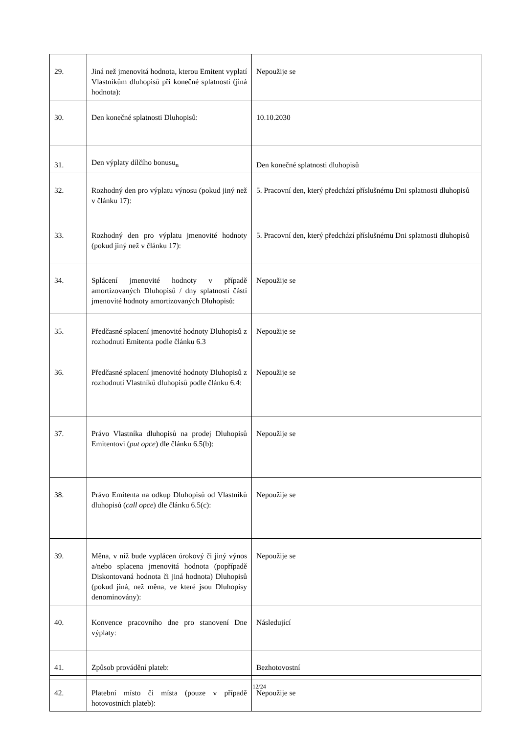| 29. | Jiná než jmenovitá hodnota, kterou Emitent vyplatí Vlastníkům dluhopisů při konečné splatnosti (jiná hodnota): | Nepoužije se |
| 30. | Den konečné splatnosti Dluhopisů: | 10.10.2030 |
| 31. | Den výplaty dílčího bonusu<sub>n</sub> | Den konečné splatnosti dluhopisů |
| 32. | Rozhodný den pro výplatu výnosu (pokud jiný než v článku 17): | 5. Pracovní den, který předchází příslušnému Dni splatnosti dluhopisů |
| 33. | Rozhodný den pro výplatu jmenovité hodnoty (pokud jiný než v článku 17): | 5. Pracovní den, který předchází příslušnému Dni splatnosti dluhopisů |
| 34. | Splácení jmenovité hodnoty v případě amortizovaných Dluhopisů / dny splatnosti částí jmenovité hodnoty amortizovaných Dluhopisů: | Nepoužije se |
| 35. | Předčasné splacení jmenovité hodnoty Dluhopisů z rozhodnutí Emitenta podle článku 6.3 | Nepoužije se |
| 36. | Předčasné splacení jmenovité hodnoty Dluhopisů z rozhodnutí Vlastníků dluhopisů podle článku 6.4: | Nepoužije se |
| 37. | Právo Vlastníka dluhopisů na prodej Dluhopisů Emitentovi ( put opce ) dle článku 6.5(b): | Nepoužije se |
| 38. | Právo Emitenta na odkup Dluhopisů od Vlastníků dluhopisů ( call opce ) dle článku 6.5(c): | Nepoužije se |
| 39. | Měna, v níž bude vyplácen úrokový či jiný výnos a/nebo splacena jmenovitá hodnota (popřípadě Diskontovaná hodnota či jiná hodnota) Dluhopisů (pokud jiná, než měna, ve které jsou Dluhopisy denominovány): | Nepoužije se |
| 40. | Konvence pracovního dne pro stanovení Dne výplaty: | Následující |
| 41. | Způsob provádění plateb: | Bezhotovostní |
| 42. | Platební místo či místa (pouze v případě hotovostních plateb): | Nepoužije se |
12/24